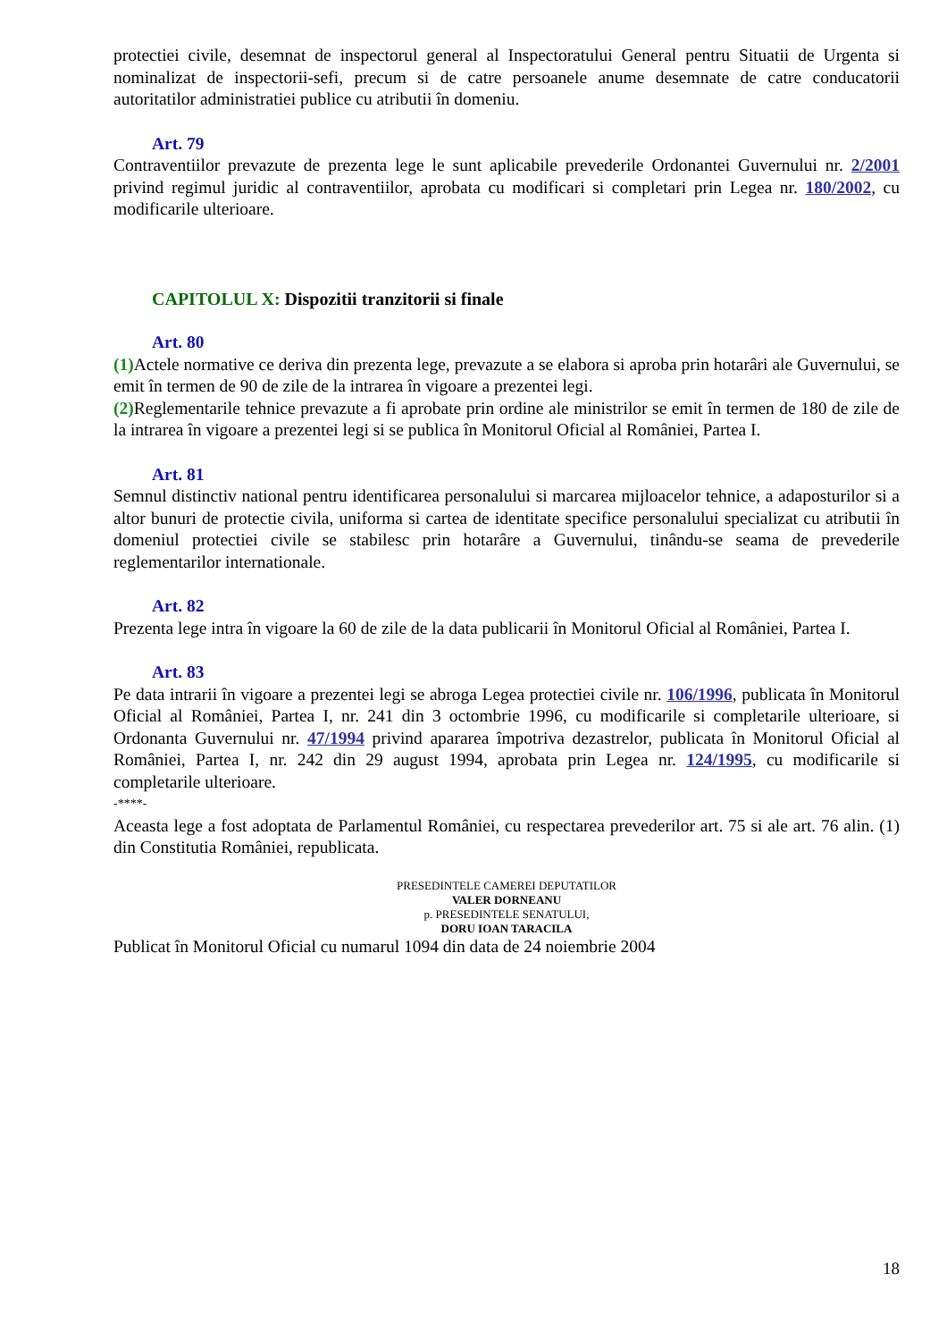protectiei civile, desemnat de inspectorul general al Inspectoratului General pentru Situatii de Urgenta si nominalizat de inspectorii-sefi, precum si de catre persoanele anume desemnate de catre conducatorii autoritatilor administratiei publice cu atributii în domeniu.
Art. 79
Contraventiilor prevazute de prezenta lege le sunt aplicabile prevederile Ordonantei Guvernului nr. 2/2001 privind regimul juridic al contraventiilor, aprobata cu modificari si completari prin Legea nr. 180/2002, cu modificarile ulterioare.
CAPITOLUL X: Dispozitii tranzitorii si finale
Art. 80
(1) Actele normative ce deriva din prezenta lege, prevazute a se elabora si aproba prin hotarâri ale Guvernului, se emit în termen de 90 de zile de la intrarea în vigoare a prezentei legi.
(2) Reglementarile tehnice prevazute a fi aprobate prin ordine ale ministrilor se emit în termen de 180 de zile de la intrarea în vigoare a prezentei legi si se publica în Monitorul Oficial al României, Partea I.
Art. 81
Semnul distinctiv national pentru identificarea personalului si marcarea mijloacelor tehnice, a adaposturilor si a altor bunuri de protectie civila, uniforma si cartea de identitate specifice personalului specializat cu atributii în domeniul protectiei civile se stabilesc prin hotarâre a Guvernului, tinându-se seama de prevederile reglementarilor internationale.
Art. 82
Prezenta lege intra în vigoare la 60 de zile de la data publicarii în Monitorul Oficial al României, Partea I.
Art. 83
Pe data intrarii în vigoare a prezentei legi se abroga Legea protectiei civile nr. 106/1996, publicata în Monitorul Oficial al României, Partea I, nr. 241 din 3 octombrie 1996, cu modificarile si completarile ulterioare, si Ordonanta Guvernului nr. 47/1994 privind apararea împotriva dezastrelor, publicata în Monitorul Oficial al României, Partea I, nr. 242 din 29 august 1994, aprobata prin Legea nr. 124/1995, cu modificarile si completarile ulterioare.
-****-
Aceasta lege a fost adoptata de Parlamentul României, cu respectarea prevederilor art. 75 si ale art. 76 alin. (1) din Constitutia României, republicata.
PRESEDINTELE CAMEREI DEPUTATILOR
VALER DORNEANU
p. PRESEDINTELE SENATULUI,
DORU IOAN TARACILA
Publicat în Monitorul Oficial cu numarul 1094 din data de 24 noiembrie 2004
18